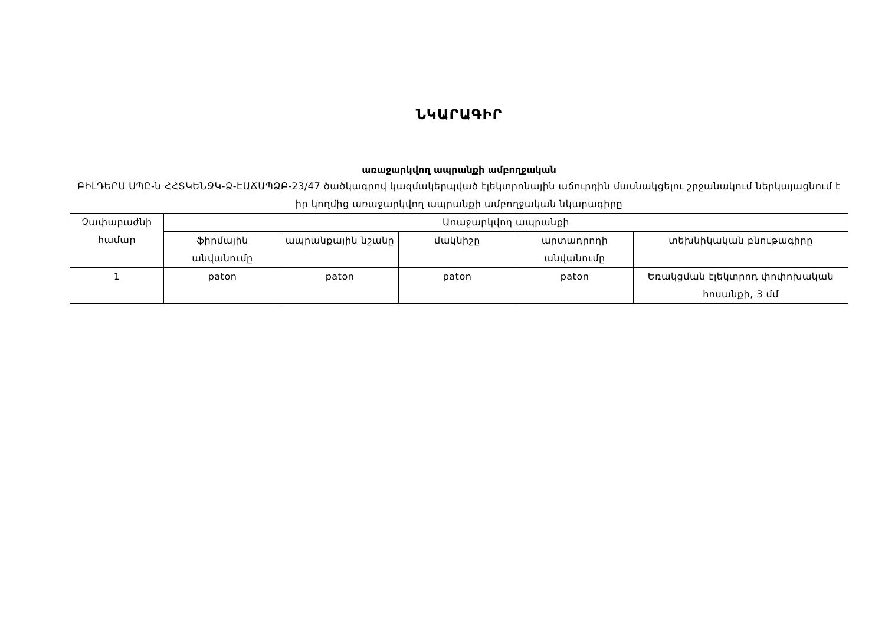ՆԿԱՐԱԳԻՐ
առաջարկվող ապրանքի ամբողջական
ԲԻԼԴԵՐՍ ՍՊԸ-ն ՀՀՏԿԵՆՋԿ-Ձ-ԷԱՃԱՊՁԲ-23/47 ծածկագրով կազմակերպված էլեկտրոնային աճուրդին մասնակցելու շրջանակում ներկայացնում է իր կողմից առաջարկվող ապրանքի ամբողջական նկարագիրը
| Չափաբաժնի համար | Առաջարկվող ապրանքի | | | | |
| --- | --- | --- | --- | --- | --- |
| | ֆիրմային անվանումը | ապրանքային նշանը | մակնիշը | արտադրողի անվանումը | տեխնիկական բնութագիրը |
| 1 | paton | paton | paton | paton | Եռակցման էլեկտրոդ փոփոխական հոսանքի, 3 մմ |